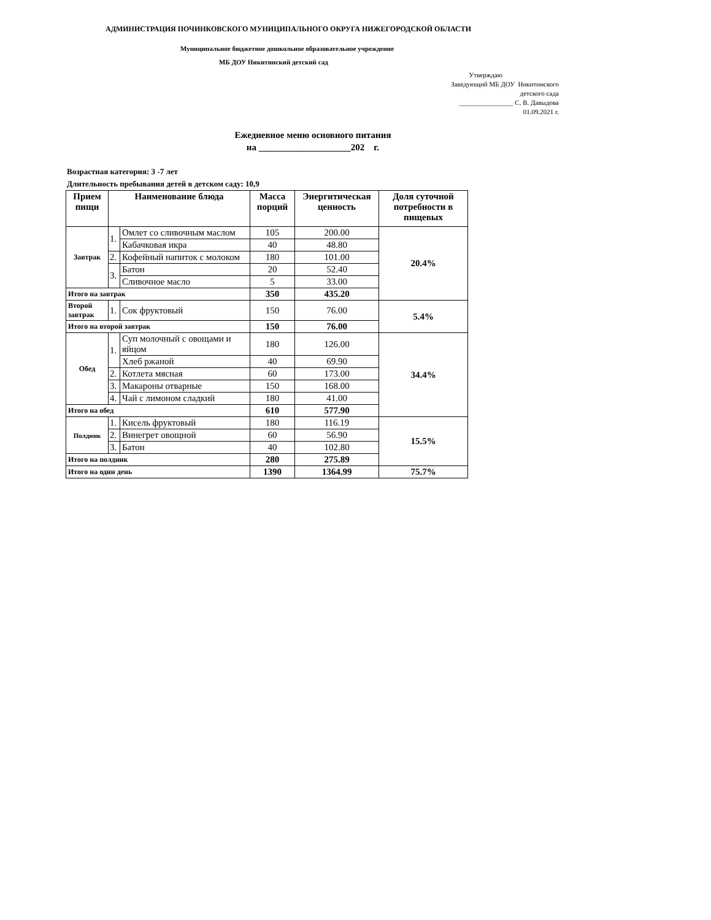АДМИНИСТРАЦИЯ ПОЧИНКОВСКОГО МУНИЦИПАЛЬНОГО ОКРУГА НИЖЕГОРОДСКОЙ ОБЛАСТИ
Муниципальное бюджетное дошкольное образовательное учреждение
МБ ДОУ Никитинский детский сад
Утверждаю
Заведующий МБ ДОУ Никитинского
детского сада
________________ С. В. Давыдова
01.09.2021 г.
Ежедневное меню основного питания
на ____________________202 г.
Возрастная категория: 3 -7 лет
Длительность пребывания детей в детском саду: 10,9
| Прием пищи | Наименование блюда | | Масса порций | Энергитическая ценность | Доля суточной потребности в пищевых |
| --- | --- | --- | --- | --- | --- |
| Завтрак | 1. | Омлет со сливочным маслом | 105 | 200.00 | 20.4% |
| | | Кабачковая икра | 40 | 48.80 | |
| | 2. | Кофейный напиток с молоком | 180 | 101.00 | |
| | 3. | Батон | 20 | 52.40 | |
| | | Сливочное масло | 5 | 33.00 | |
| Итого на завтрак | | | 350 | 435.20 | |
| Второй завтрак | 1. | Сок фруктовый | 150 | 76.00 | 5.4% |
| Итого на второй завтрак | | | 150 | 76.00 | |
| Обед | 1. | Суп молочный с овощами и яйцом | 180 | 126.00 | 34.4% |
| | | Хлеб ржаной | 40 | 69.90 | |
| | 2. | Котлета мясная | 60 | 173.00 | |
| | 3. | Макароны отварные | 150 | 168.00 | |
| | 4. | Чай с лимоном сладкий | 180 | 41.00 | |
| Итого на обед | | | 610 | 577.90 | |
| Полдник | 1. | Кисель фруктовый | 180 | 116.19 | 15.5% |
| | 2. | Винегрет овощной | 60 | 56.90 | |
| | 3. | Батон | 40 | 102.80 | |
| Итого на полдник | | | 280 | 275.89 | |
| Итого на один день | | | 1390 | 1364.99 | 75.7% |